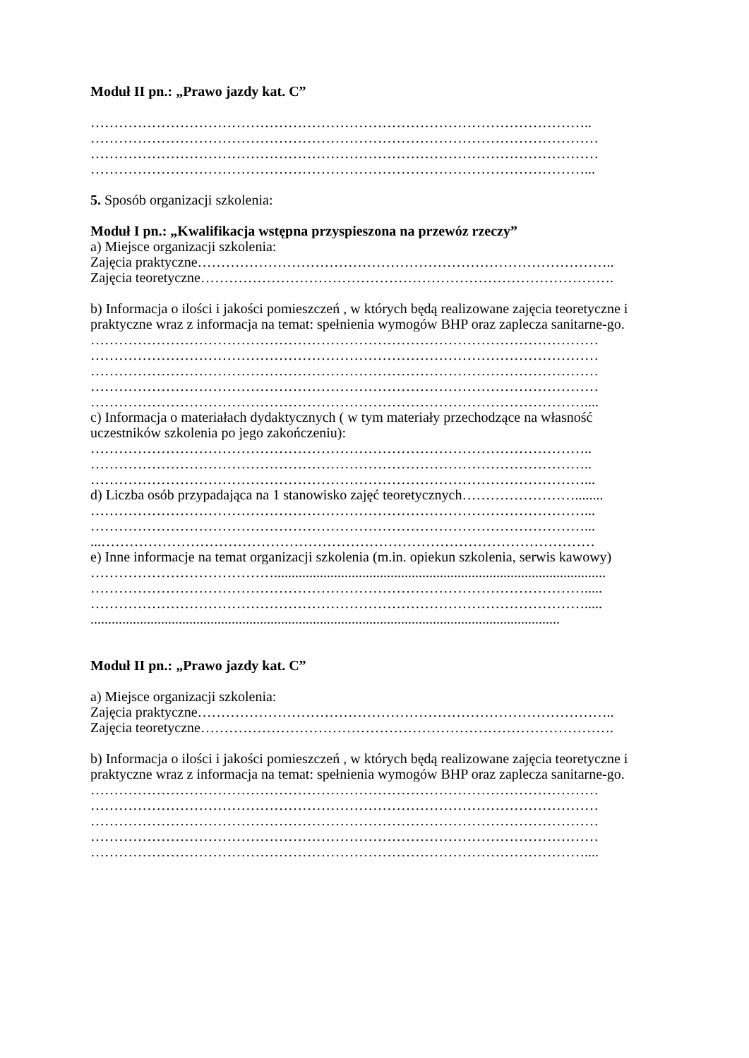Moduł II pn.: „Prawo jazdy kat. C”
……………………………………………………………………………………………..
………………………………………………………………………………………………
………………………………………………………………………………………………
……………………………………………………………………………………………...
5. Sposób organizacji szkolenia:
Moduł I pn.: „Kwalifikacja wstępna przyspieszona na przewóz rzeczy”
a) Miejsce organizacji szkolenia:
Zajęcia praktyczne……………………………………………………………………………..
Zajęcia teoretyczne…………………………………………………………………………….
b) Informacja o ilości i jakości pomieszczeń , w których będą realizowane zajęcia teoretyczne i praktyczne wraz z informacja na temat: spełnienia wymogów BHP oraz zaplecza sanitarne-go.
………………………………………………………………………………………………
………………………………………………………………………………………………
………………………………………………………………………………………………
………………………………………………………………………………………………
……………………………………………………………………………………………....
c) Informacja o materiałach dydaktycznych ( w tym materiały przechodzące na własność uczestników szkolenia po jego zakończeniu):
……………………………………………………………………………………………..
……………………………………………………………………………………………..
……………………………………………………………………………………………...
d) Liczba osób przypadająca na 1 stanowisko zajęć teoretycznych……………………........
……………………………………………………………………………………………...
……………………………………………………………………………………………...
...……………………………………………………………………………………………
e) Inne informacje na temat organizacji szkolenia (m.in. opiekun szkolenia, serwis kawowy)
…………………………………..............................................................................................
…………………………………………………………………………………………….....
…………………………………………………………………………………………….....
.....................................................................................................................................
Moduł II pn.: „Prawo jazdy kat. C”
a) Miejsce organizacji szkolenia:
Zajęcia praktyczne……………………………………………………………………………..
Zajęcia teoretyczne…………………………………………………………………………….
b) Informacja o ilości i jakości pomieszczeń , w których będą realizowane zajęcia teoretyczne i praktyczne wraz z informacja na temat: spełnienia wymogów BHP oraz zaplecza sanitarne-go.
………………………………………………………………………………………………
………………………………………………………………………………………………
………………………………………………………………………………………………
………………………………………………………………………………………………
……………………………………………………………………………………………....